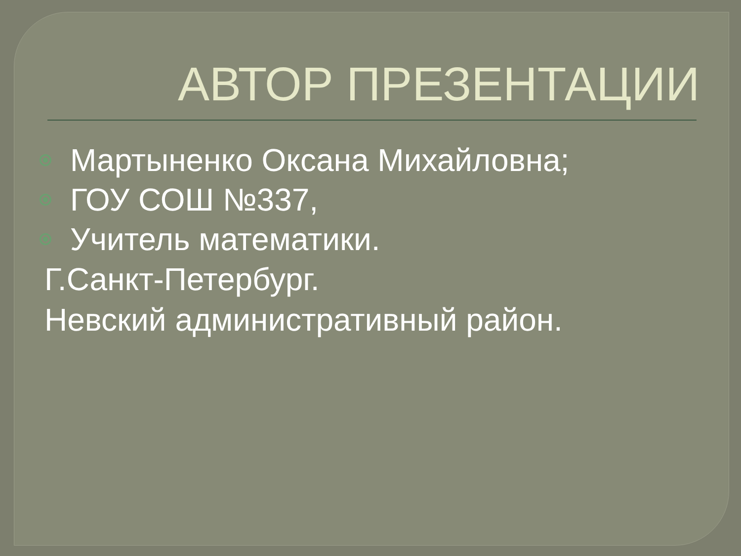АВТОР ПРЕЗЕНТАЦИИ
Мартыненко Оксана Михайловна;
ГОУ СОШ №337,
Учитель математики.
Г.Санкт-Петербург.
Невский административный район.